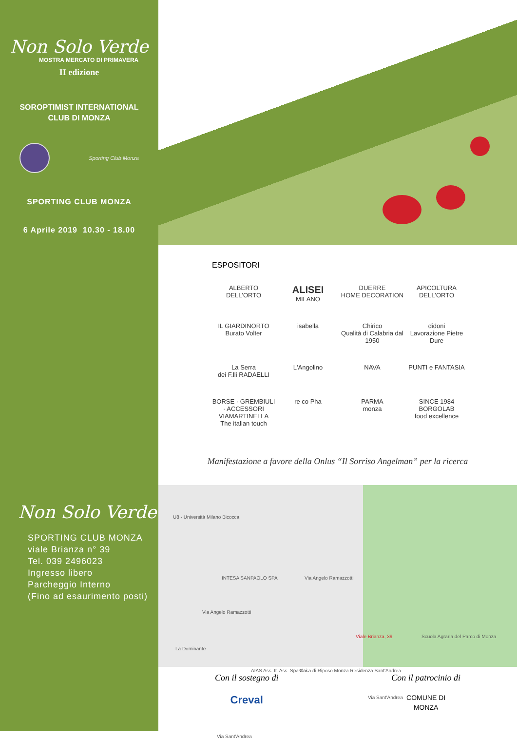Non Solo Verde
MOSTRA MERCATO DI PRIMAVERA
II edizione
SOROPTIMIST INTERNATIONAL
CLUB DI MONZA
Sporting Club Monza
SPORTING CLUB MONZA
6 Aprile 2019 10.30 - 18.00
Non Solo Verde
SPORTING CLUB MONZA
viale Brianza n° 39
Tel. 039 2496023
Ingresso libero
Parcheggio Interno
(Fino ad esaurimento posti)
ESPOSITORI
ALBERTO DELL'ORTO
ALISEI
MILANO
DUERRE
HOME DECORATION
APICOLTURA DELL'ORTO
IL GIARDINORTO
Burato Volter
isabella
Chirico
Qualità di Calabria dal 1950
didoni
Lavorazione Pietre Dure
La Serra
dei F.lli RADAELLI
L'Angolino
NAVA
PUNTI e FANTASIA
BORSE · GREMBIULI · ACCESSORI
VIAMARTINELLA
The italian touch
re co Pha
PARMA
monza
SINCE 1984
BORGOLAB
food excellence
Manifestazione a favore della Onlus “Il Sorriso Angelman” per la ricerca
U8 - Università Milano Bicocca
INTESA SANPAOLO SPA Via Angelo Ramazzotti
Via Angelo Ramazzotti
Viale Brianza, 39 Scuola Agraria del Parco di Monza
La Dominante
AIAS Ass. It. Ass. Spastici Casa di Riposo Monza Residenza Sant'Andrea
Via Sant'Andrea
Via Sant'Andrea
Con il sostegno di
Creval
Con il patrocinio di
COMUNE DI
MONZA